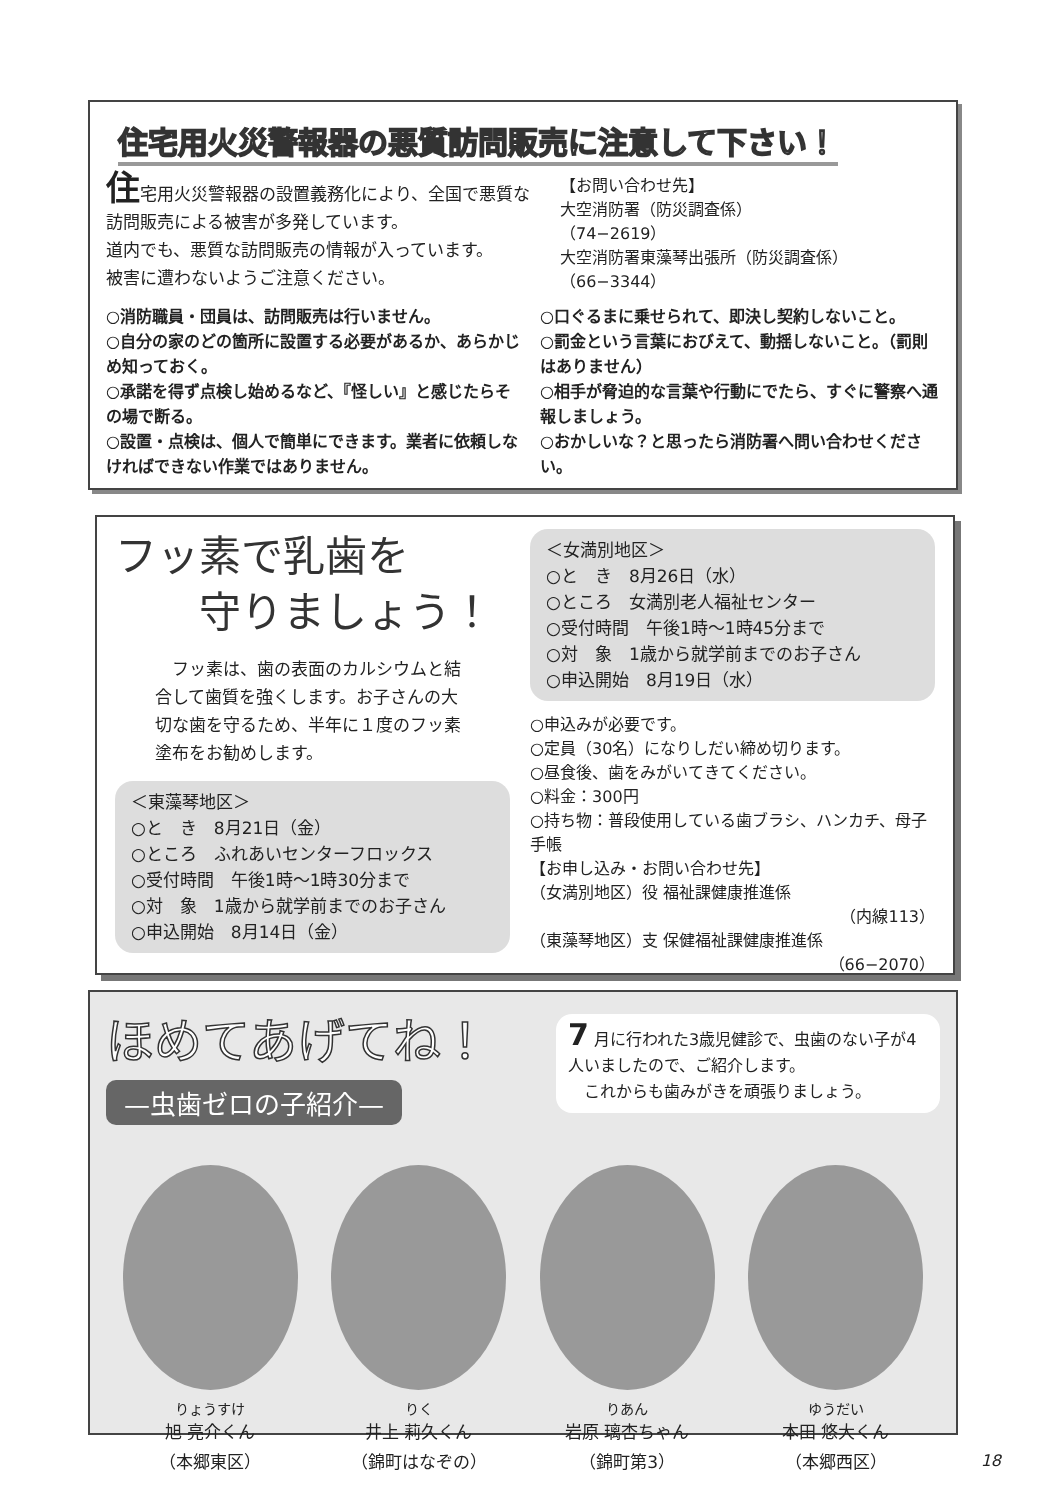住宅用火災警報器の悪質訪問販売に注意して下さい！
住宅用火災警報器の設置義務化により、全国で悪質な訪問販売による被害が多発しています。
道内でも、悪質な訪問販売の情報が入っています。
被害に遭わないようご注意ください。
【お問い合わせ先】
大空消防署（防災調査係）
（74−2619）
大空消防署東藻琴出張所（防災調査係）
（66−3344）
○消防職員・団員は、訪問販売は行いません。
○自分の家のどの箇所に設置する必要があるか、あらかじめ知っておく。
○承諾を得ず点検し始めるなど、『怪しい』と感じたらその場で断る。
○設置・点検は、個人で簡単にできます。業者に依頼しなければできない作業ではありません。
○口ぐるまに乗せられて、即決し契約しないこと。
○罰金という言葉におびえて、動揺しないこと。（罰則はありません）
○相手が脅迫的な言葉や行動にでたら、すぐに警察へ通報しましょう。
○おかしいな？と思ったら消防署へ問い合わせください。
フッ素で乳歯を
　　守りましょう！
　フッ素は、歯の表面のカルシウムと結合して歯質を強くします。お子さんの大切な歯を守るため、半年に１度のフッ素塗布をお勧めします。
＜東藻琴地区＞
○と　き　8月21日（金）
○ところ　ふれあいセンターフロックス
○受付時間　午後1時～1時30分まで
○対　象　1歳から就学前までのお子さん
○申込開始　8月14日（金）
＜女満別地区＞
○と　き　8月26日（水）
○ところ　女満別老人福祉センター
○受付時間　午後1時～1時45分まで
○対　象　1歳から就学前までのお子さん
○申込開始　8月19日（水）
○申込みが必要です。
○定員（30名）になりしだい締め切ります。
○昼食後、歯をみがいてきてください。
○料金：300円
○持ち物：普段使用している歯ブラシ、ハンカチ、母子手帳
【お申し込み・お問い合わせ先】
（女満別地区）役 福祉課健康推進係
（内線113）
（東藻琴地区）支 保健福祉課健康推進係
（66−2070）
ほめてあげてね！
—虫歯ゼロの子紹介—
7 月に行われた3歳児健診で、虫歯のない子が4人いましたので、ご紹介します。
　これからも歯みがきを頑張りましょう。
りょうすけ
旭 亮介くん
（本郷東区）
りく
井上 莉久くん
（錦町はなぞの）
りあん
岩原 璃杏ちゃん
（錦町第3）
ゆうだい
本田 悠大くん
（本郷西区）
18